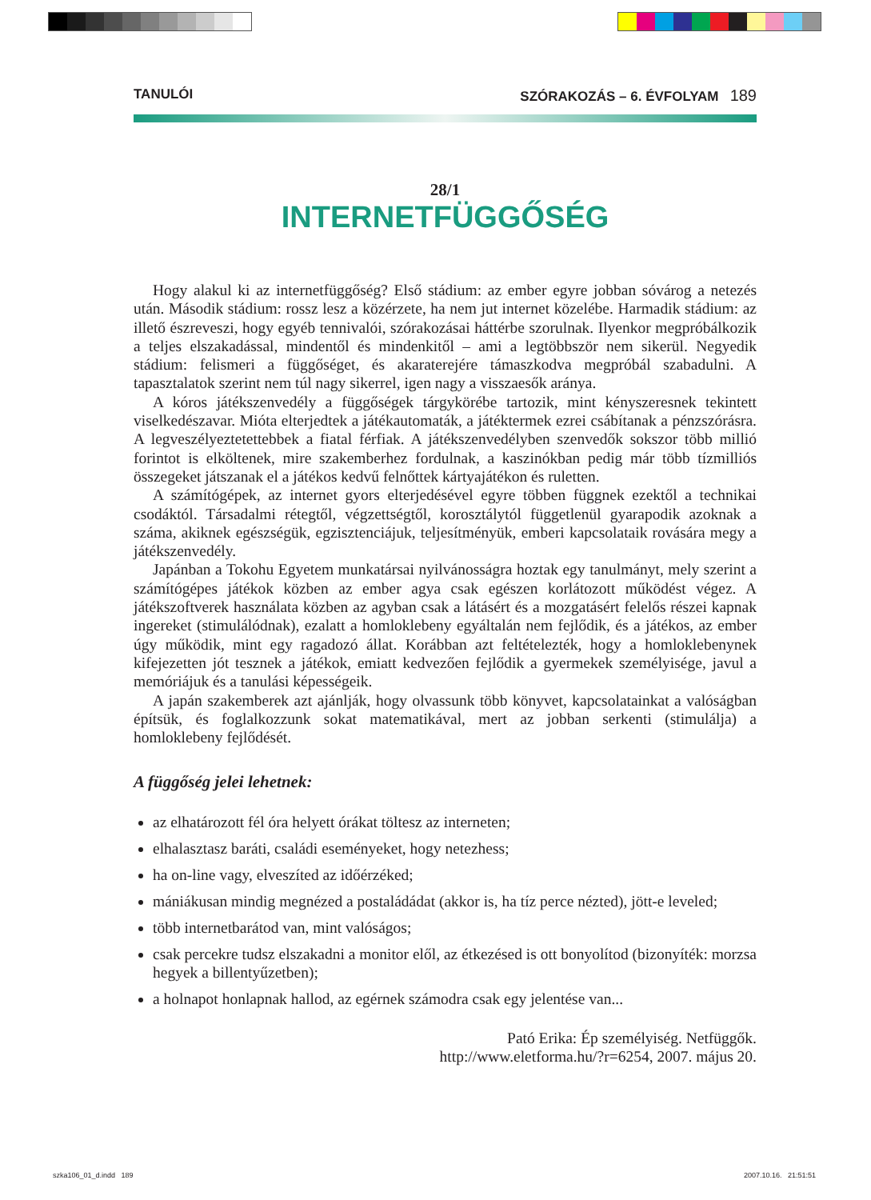TANULÓI SZÓRAKOZÁS – 6. ÉVFOLYAM 189
28/1
INTERNETFÜGGŐSÉG
Hogy alakul ki az internetfüggőség? Első stádium: az ember egyre jobban sóvárog a netezés után. Második stádium: rossz lesz a közérzete, ha nem jut internet közelébe. Harmadik stádium: az illető észreveszi, hogy egyéb tennivalói, szórakozásai háttérbe szorulnak. Ilyenkor megpróbálkozik a teljes elszakadással, mindentől és mindenkitől – ami a legtöbbször nem sikerül. Negyedik stádium: felismeri a függőséget, és akaraterejére támaszkodva megpróbál szabadulni. A tapasztalatok szerint nem túl nagy sikerrel, igen nagy a visszaesők aránya.
A kóros játékszenvedély a függőségek tárgykörébe tartozik, mint kényszeresnek tekintett viselkedészavar. Mióta elterjedtek a játékautomaták, a játéktermek ezrei csábítanak a pénzszórásra. A legveszélyeztetettebbek a fiatal férfiak. A játékszenvedélyben szenvedők sokszor több millió forintot is elköltenek, mire szakemberhez fordulnak, a kaszinókban pedig már több tízmilliós összegeket játszanak el a játékos kedvű felnőttek kártyajátékon és ruletten.
A számítógépek, az internet gyors elterjedésével egyre többen függnek ezektől a technikai csodáktól. Társadalmi rétegtől, végzettségtől, korosztálytól függetlenül gyarapodik azoknak a száma, akiknek egészségük, egzisztenciájuk, teljesítményük, emberi kapcsolataik rovására megy a játékszenvedély.
Japánban a Tokohu Egyetem munkatársai nyilvánosságra hoztak egy tanulmányt, mely szerint a számítógépes játékok közben az ember agya csak egészen korlátozott működést végez. A játékszoftverek használata közben az agyban csak a látásért és a mozgatásért felelős részei kapnak ingereket (stimulálódnak), ezalatt a homloklebeny egyáltalán nem fejlődik, és a játékos, az ember úgy működik, mint egy ragadozó állat. Korábban azt feltételezték, hogy a homloklebenynek kifejezetten jót tesznek a játékok, emiatt kedvezően fejlődik a gyermekek személyisége, javul a memóriájuk és a tanulási képességeik.
A japán szakemberek azt ajánlják, hogy olvassunk több könyvet, kapcsolatainkat a valóságban építsük, és foglalkozzunk sokat matematikával, mert az jobban serkenti (stimulálja) a homloklebeny fejlődését.
A függőség jelei lehetnek:
az elhatározott fél óra helyett órákat töltesz az interneten;
elhalasztasz baráti, családi eseményeket, hogy netezhess;
ha on-line vagy, elveszíted az időérzéked;
mániákusan mindig megnézed a postaládádat (akkor is, ha tíz perce nézted), jött-e leveled;
több internetbarátod van, mint valóságos;
csak percekre tudsz elszakadni a monitor elől, az étkezésed is ott bonyolítod (bizonyíték: morzsa hegyek a billentyűzetben);
a holnapot honlapnak hallod, az egérnek számodra csak egy jelentése van...
Pató Erika: Ép személyiség. Netfüggők.
http://www.eletforma.hu/?r=6254, 2007. május 20.
szka106_01_d.indd 189 2007.10.16. 21:51:51